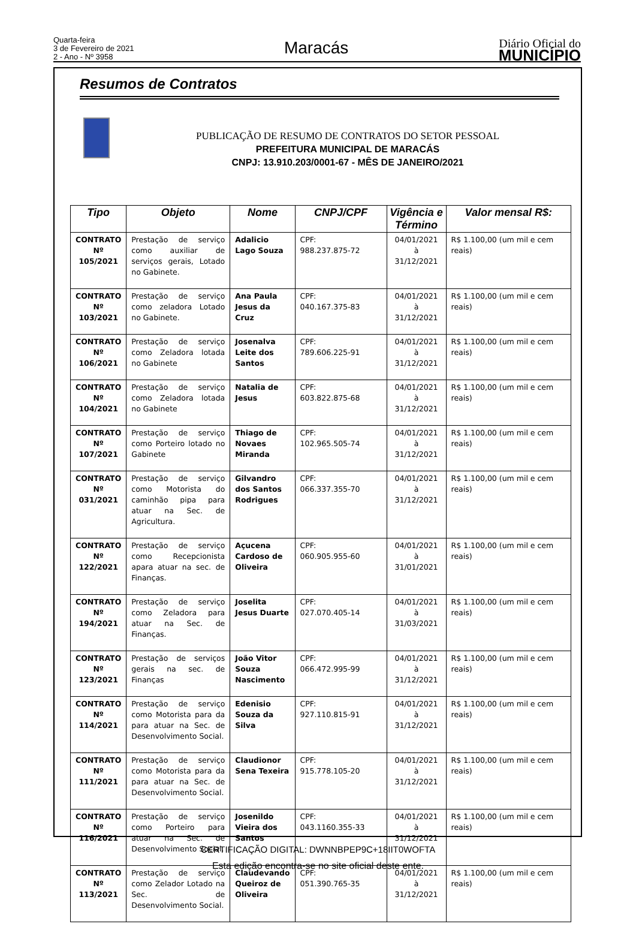Quarta-feira
3 de Fevereiro de 2021
2 - Ano - Nº 3958
Maracás
Diário Oficial do
MUNICÍPIO
Resumos de Contratos
PUBLICAÇÃO DE RESUMO DE CONTRATOS DO SETOR PESSOAL
PREFEITURA MUNICIPAL DE MARACÁS
CNPJ: 13.910.203/0001-67 - MÊS DE JANEIRO/2021
| Tipo | Objeto | Nome | CNPJ/CPF | Vigência e Término | Valor mensal R$: |
| --- | --- | --- | --- | --- | --- |
| CONTRATO Nº 105/2021 | Prestação de serviço como auxiliar de serviços gerais, Lotado no Gabinete. | Adalicio Lago Souza | CPF: 988.237.875-72 | 04/01/2021 à 31/12/2021 | R$ 1.100,00 (um mil e cem reais) |
| CONTRATO Nº 103/2021 | Prestação de serviço como zeladora Lotado no Gabinete. | Ana Paula Jesus da Cruz | CPF: 040.167.375-83 | 04/01/2021 à 31/12/2021 | R$ 1.100,00 (um mil e cem reais) |
| CONTRATO Nº 106/2021 | Prestação de serviço como Zeladora lotada no Gabinete | Josenalva Leite dos Santos | CPF: 789.606.225-91 | 04/01/2021 à 31/12/2021 | R$ 1.100,00 (um mil e cem reais) |
| CONTRATO Nº 104/2021 | Prestação de serviço como Zeladora lotada no Gabinete | Natalia de Jesus | CPF: 603.822.875-68 | 04/01/2021 à 31/12/2021 | R$ 1.100,00 (um mil e cem reais) |
| CONTRATO Nº 107/2021 | Prestação de serviço como Porteiro lotado no Gabinete | Thiago de Novaes Miranda | CPF: 102.965.505-74 | 04/01/2021 à 31/12/2021 | R$ 1.100,00 (um mil e cem reais) |
| CONTRATO Nº 031/2021 | Prestação de serviço como Motorista do caminhão pipa para atuar na Sec. de Agricultura. | Gilvandro dos Santos Rodrigues | CPF: 066.337.355-70 | 04/01/2021 à 31/12/2021 | R$ 1.100,00 (um mil e cem reais) |
| CONTRATO Nº 122/2021 | Prestação de serviço como Recepcionista apara atuar na sec. de Finanças. | Açucena Cardoso de Oliveira | CPF: 060.905.955-60 | 04/01/2021 à 31/01/2021 | R$ 1.100,00 (um mil e cem reais) |
| CONTRATO Nº 194/2021 | Prestação de serviço como Zeladora para atuar na Sec. de Finanças. | Joselita Jesus Duarte | CPF: 027.070.405-14 | 04/01/2021 à 31/03/2021 | R$ 1.100,00 (um mil e cem reais) |
| CONTRATO Nº 123/2021 | Prestação de serviços gerais na sec. de Finanças | João Vitor Souza Nascimento | CPF: 066.472.995-99 | 04/01/2021 à 31/12/2021 | R$ 1.100,00 (um mil e cem reais) |
| CONTRATO Nº 114/2021 | Prestação de serviço como Motorista para da para atuar na Sec. de Desenvolvimento Social. | Edenisio Souza da Silva | CPF: 927.110.815-91 | 04/01/2021 à 31/12/2021 | R$ 1.100,00 (um mil e cem reais) |
| CONTRATO Nº 111/2021 | Prestação de serviço como Motorista para da para atuar na Sec. de Desenvolvimento Social. | Claudionor Sena Texeira | CPF: 915.778.105-20 | 04/01/2021 à 31/12/2021 | R$ 1.100,00 (um mil e cem reais) |
| CONTRATO Nº 116/2021 | Prestação de serviço como Porteiro para atuar na Sec. de Desenvolvimento Social. | Josenildo Vieira dos Santos | CPF: 043.1160.355-33 | 04/01/2021 à 31/12/2021 | R$ 1.100,00 (um mil e cem reais) |
| CONTRATO Nº 113/2021 | Prestação de serviço como Zelador Lotado na Sec. de Desenvolvimento Social. | Claudevando Queiroz de Oliveira | CPF: 051.390.765-35 | 04/01/2021 à 31/12/2021 | R$ 1.100,00 (um mil e cem reais) |
CERTIFICAÇÃO DIGITAL: DWNNBPEP9C+18IIT0WOFTA
Esta edição encontra-se no site oficial deste ente.